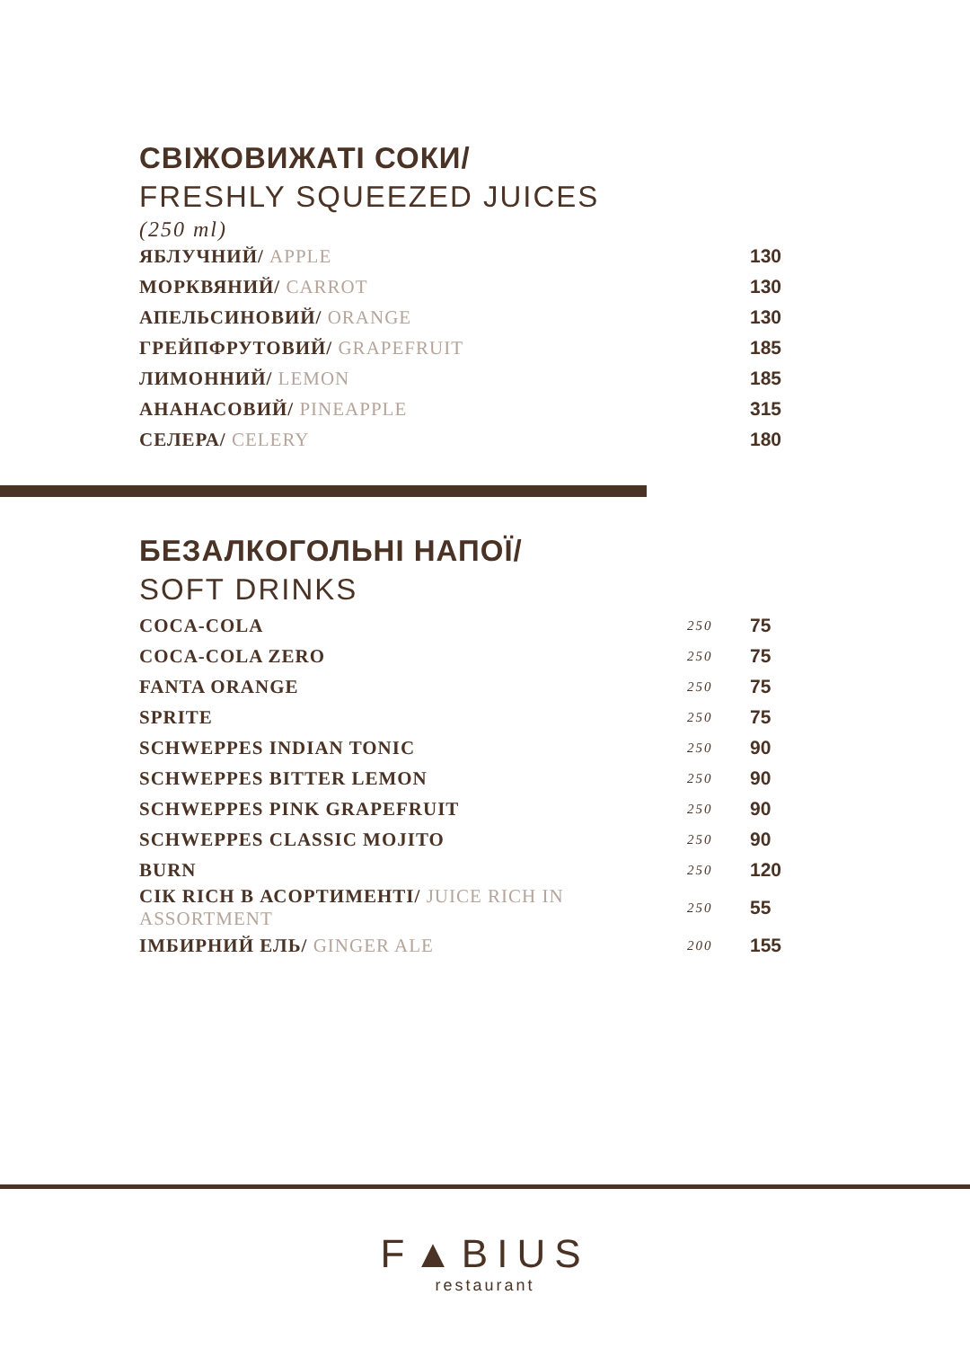СВІЖОВИЖАТІ СОКИ/
FRESHLY SQUEEZED JUICES
(250 ml)
| ЯБЛУЧНИЙ/ APPLE | 130 |
| МОРКВЯНИЙ/ CARROT | 130 |
| АПЕЛЬСИНОВИЙ/ ORANGE | 130 |
| ГРЕЙПФРУТОВИЙ/ GRAPEFRUIT | 185 |
| ЛИМОННИЙ/ LEMON | 185 |
| АНАНАСОВИЙ/ PINEAPPLE | 315 |
| СЕЛЕРА/ CELERY | 180 |
БЕЗАЛКОГОЛЬНІ НАПОЇ/
SOFT DRINKS
| COCA-COLA | 250 | 75 |
| COCA-COLA ZERO | 250 | 75 |
| FANTA ORANGE | 250 | 75 |
| SPRITE | 250 | 75 |
| SCHWEPPES INDIAN TONIC | 250 | 90 |
| SCHWEPPES BITTER LEMON | 250 | 90 |
| SCHWEPPES PINK GRAPEFRUIT | 250 | 90 |
| SCHWEPPES CLASSIC MOJITO | 250 | 90 |
| BURN | 250 | 120 |
| СІК RICH В АСОРТИМЕНТІ/ JUICE RICH IN ASSORTMENT | 250 | 55 |
| ІМБИРНИЙ ЕЛЬ/ GINGER ALE | 200 | 155 |
F▲BIUS
restaurant